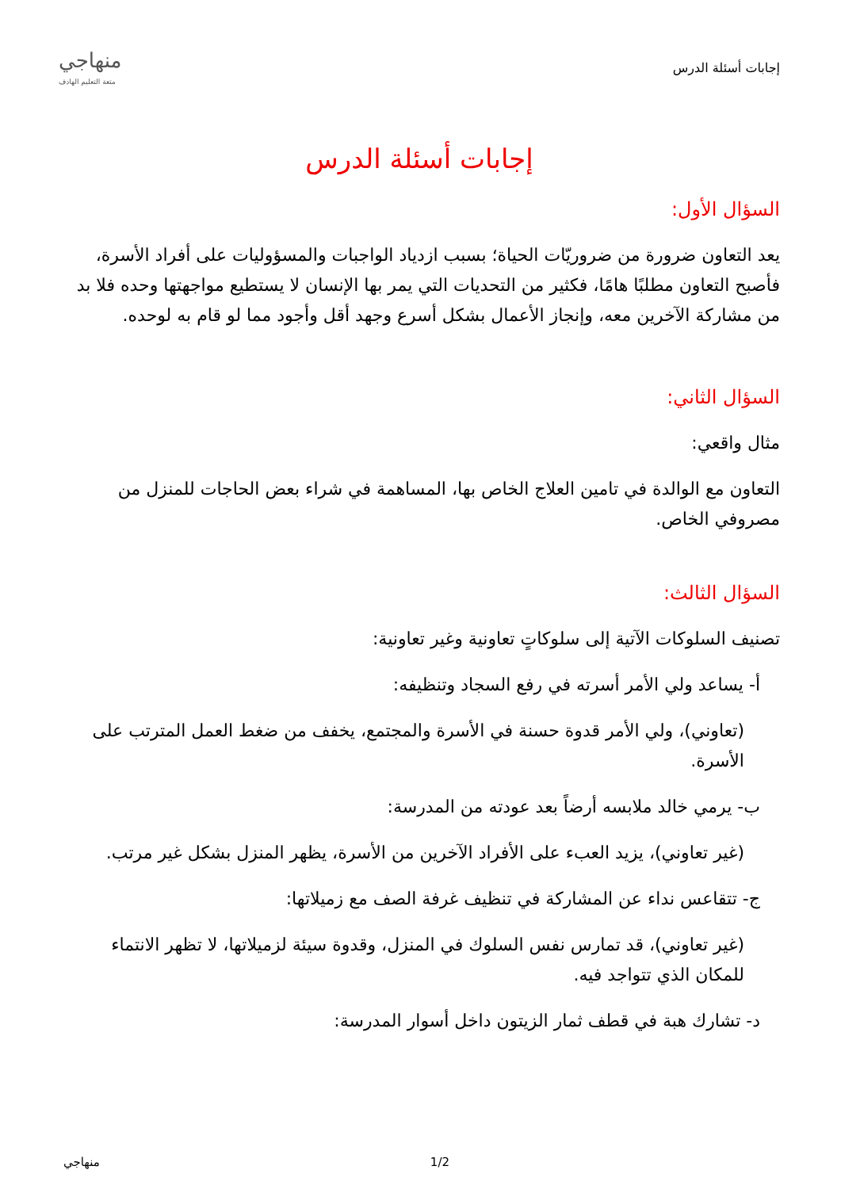إجابات أسئلة الدرس
منهاجي
متعة التعليم الهادف
إجابات أسئلة الدرس
السؤال الأول:
يعد التعاون ضرورة من ضروريّات الحياة؛ بسبب ازدياد الواجبات والمسؤوليات على أفراد الأسرة، فأصبح التعاون مطلبًا هامًا، فكثير من التحديات التي يمر بها الإنسان لا يستطيع مواجهتها وحده فلا بد من مشاركة الآخرين معه، وإنجاز الأعمال بشكل أسرع وجهد أقل وأجود مما لو قام به لوحده.
السؤال الثاني:
مثال واقعي:
التعاون مع الوالدة في تامين العلاج الخاص بها، المساهمة في شراء بعض الحاجات للمنزل من مصروفي الخاص.
السؤال الثالث:
تصنيف السلوكات الآتية إلى سلوكاتٍ تعاونية وغير تعاونية:
أ- يساعد ولي الأمر أسرته في رفع السجاد وتنظيفه:
(تعاوني)، ولي الأمر قدوة حسنة في الأسرة والمجتمع، يخفف من ضغط العمل المترتب على الأسرة.
ب- يرمي خالد ملابسه أرضاً بعد عودته من المدرسة:
(غير تعاوني)، يزيد العبء على الأفراد الآخرين من الأسرة، يظهر المنزل بشكل غير مرتب.
ج- تتقاعس نداء عن المشاركة في تنظيف غرفة الصف مع زميلاتها:
(غير تعاوني)، قد تمارس نفس السلوك في المنزل، وقدوة سيئة لزميلاتها، لا تظهر الانتماء للمكان الذي تتواجد فيه.
د- تشارك هبة في قطف ثمار الزيتون داخل أسوار المدرسة:
1/2 منهاجي